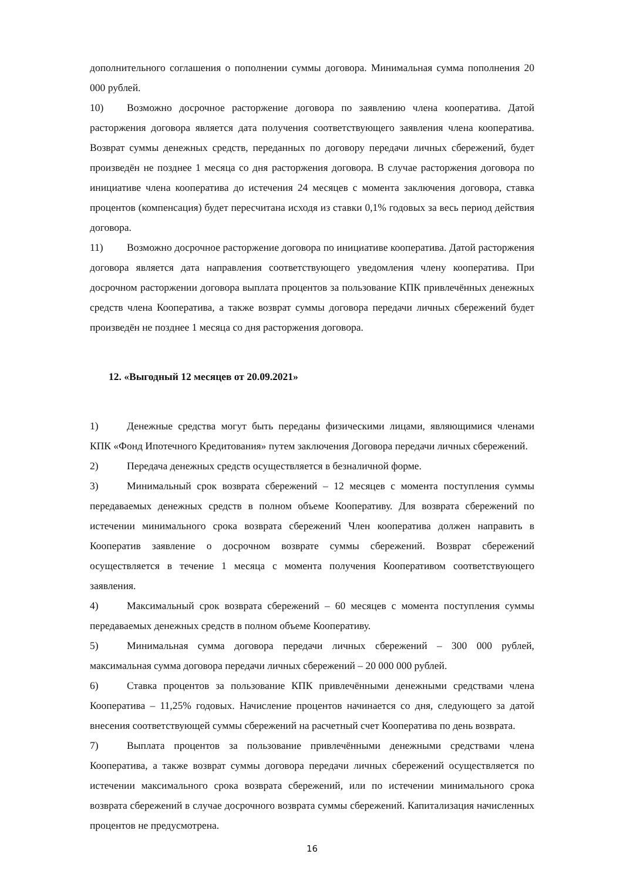дополнительного соглашения о пополнении суммы договора. Минимальная сумма пополнения 20 000 рублей.
10) Возможно досрочное расторжение договора по заявлению члена кооператива. Датой расторжения договора является дата получения соответствующего заявления члена кооператива. Возврат суммы денежных средств, переданных по договору передачи личных сбережений, будет произведён не позднее 1 месяца со дня расторжения договора. В случае расторжения договора по инициативе члена кооператива до истечения 24 месяцев с момента заключения договора, ставка процентов (компенсация) будет пересчитана исходя из ставки 0,1% годовых за весь период действия договора.
11) Возможно досрочное расторжение договора по инициативе кооператива. Датой расторжения договора является дата направления соответствующего уведомления члену кооператива. При досрочном расторжении договора выплата процентов за пользование КПК привлечённых денежных средств члена Кооператива, а также возврат суммы договора передачи личных сбережений будет произведён не позднее 1 месяца со дня расторжения договора.
12. «Выгодный 12 месяцев от 20.09.2021»
1) Денежные средства могут быть переданы физическими лицами, являющимися членами КПК «Фонд Ипотечного Кредитования» путем заключения Договора передачи личных сбережений.
2) Передача денежных средств осуществляется в безналичной форме.
3) Минимальный срок возврата сбережений – 12 месяцев с момента поступления суммы передаваемых денежных средств в полном объеме Кооперативу. Для возврата сбережений по истечении минимального срока возврата сбережений Член кооператива должен направить в Кооператив заявление о досрочном возврате суммы сбережений. Возврат сбережений осуществляется в течение 1 месяца с момента получения Кооперативом соответствующего заявления.
4) Максимальный срок возврата сбережений – 60 месяцев с момента поступления суммы передаваемых денежных средств в полном объеме Кооперативу.
5) Минимальная сумма договора передачи личных сбережений – 300 000 рублей, максимальная сумма договора передачи личных сбережений – 20 000 000 рублей.
6) Ставка процентов за пользование КПК привлечёнными денежными средствами члена Кооператива – 11,25% годовых. Начисление процентов начинается со дня, следующего за датой внесения соответствующей суммы сбережений на расчетный счет Кооператива по день возврата.
7) Выплата процентов за пользование привлечёнными денежными средствами члена Кооператива, а также возврат суммы договора передачи личных сбережений осуществляется по истечении максимального срока возврата сбережений, или по истечении минимального срока возврата сбережений в случае досрочного возврата суммы сбережений. Капитализация начисленных процентов не предусмотрена.
16